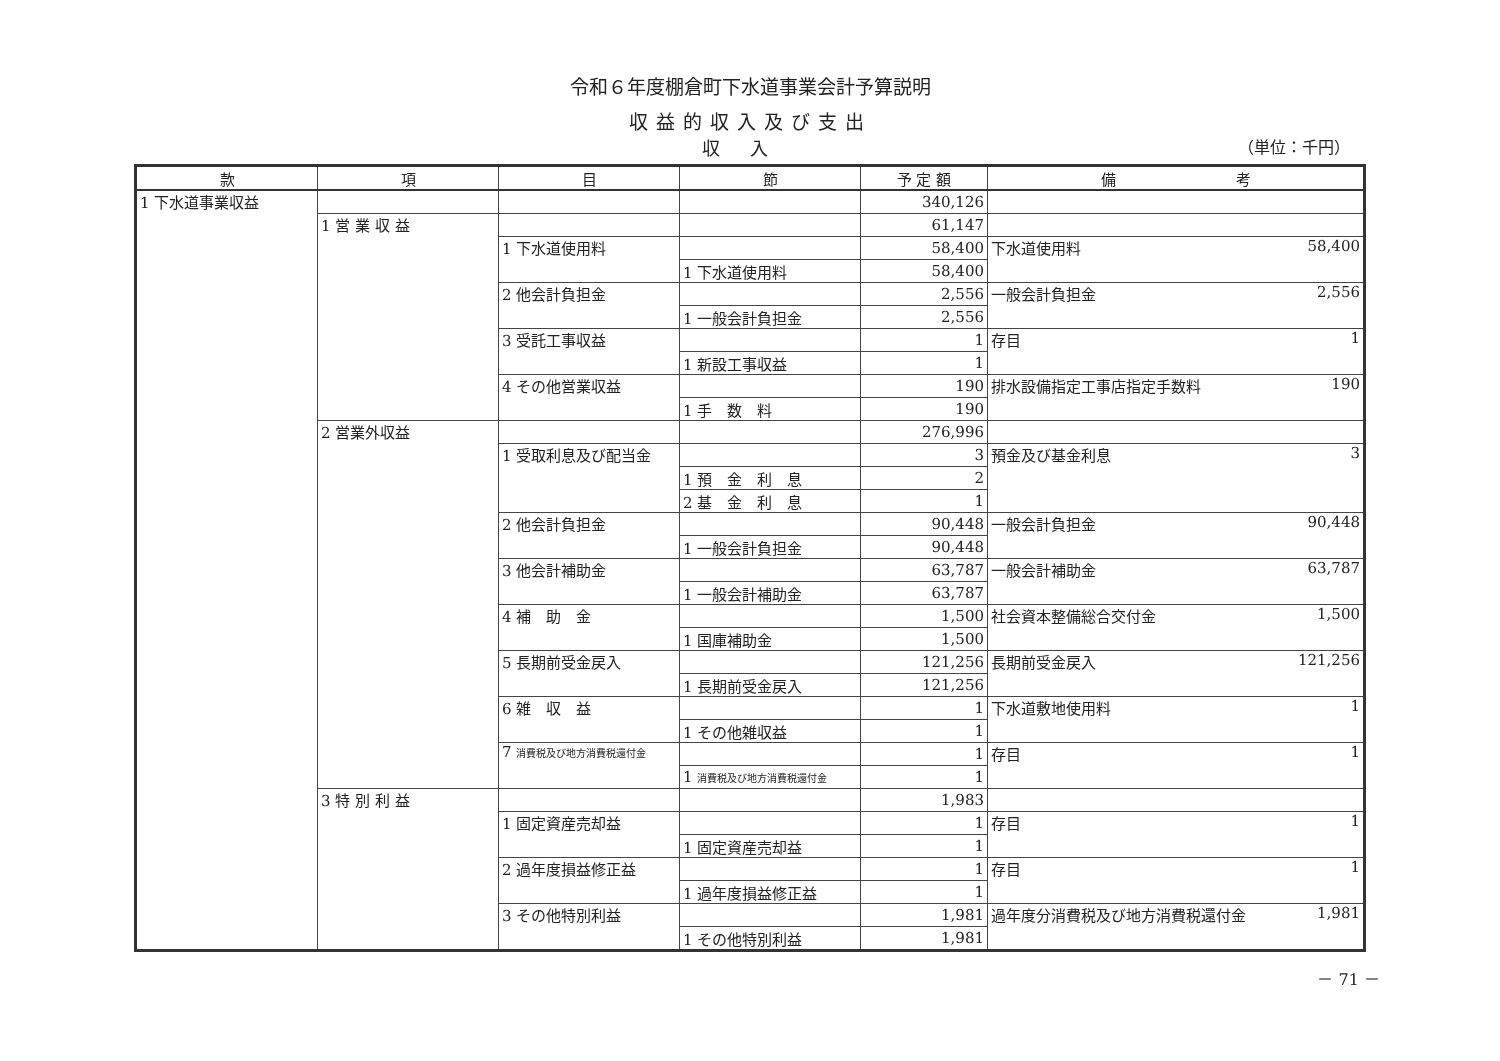令和６年度棚倉町下水道事業会計予算説明
収益的収入及び支出
収入
（単位：千円）
| 款 | 項 | 目 | 節 | 予 定 額 | 備 考 |
| --- | --- | --- | --- | --- | --- |
| 1 下水道事業収益 | | | | 340,126 | |
| | 1 営 業 収 益 | | | 61,147 | |
| | | 1 下水道使用料 | | 58,400 | 下水道使用料 58,400 |
| | | | 1 下水道使用料 | 58,400 | |
| | | 2 他会計負担金 | | 2,556 | 一般会計負担金 2,556 |
| | | | 1 一般会計負担金 | 2,556 | |
| | | 3 受託工事収益 | | 1 | 存目 1 |
| | | | 1 新設工事収益 | 1 | |
| | | 4 その他営業収益 | | 190 | 排水設備指定工事店指定手数料 190 |
| | | | 1 手 数 料 | 190 | |
| | 2 営業外収益 | | | 276,996 | |
| | | 1 受取利息及び配当金 | | 3 | 預金及び基金利息 3 |
| | | | 1 預 金 利 息 | 2 | |
| | | | 2 基 金 利 息 | 1 | |
| | | 2 他会計負担金 | | 90,448 | 一般会計負担金 90,448 |
| | | | 1 一般会計負担金 | 90,448 | |
| | | 3 他会計補助金 | | 63,787 | 一般会計補助金 63,787 |
| | | | 1 一般会計補助金 | 63,787 | |
| | | 4 補 助 金 | | 1,500 | 社会資本整備総合交付金 1,500 |
| | | | 1 国庫補助金 | 1,500 | |
| | | 5 長期前受金戻入 | | 121,256 | 長期前受金戻入 121,256 |
| | | | 1 長期前受金戻入 | 121,256 | |
| | | 6 雑 収 益 | | 1 | 下水道敷地使用料 1 |
| | | | 1 その他雑収益 | 1 | |
| | | 7 消費税及び地方消費税還付金 | | 1 | 存目 1 |
| | | | 1 消費税及び地方消費税還付金 | 1 | |
| | 3 特 別 利 益 | | | 1,983 | |
| | | 1 固定資産売却益 | | 1 | 存目 1 |
| | | | 1 固定資産売却益 | 1 | |
| | | 2 過年度損益修正益 | | 1 | 存目 1 |
| | | | 1 過年度損益修正益 | 1 | |
| | | 3 その他特別利益 | | 1,981 | 過年度分消費税及び地方消費税還付金 1,981 |
| | | | 1 その他特別利益 | 1,981 | |
－ 71 －